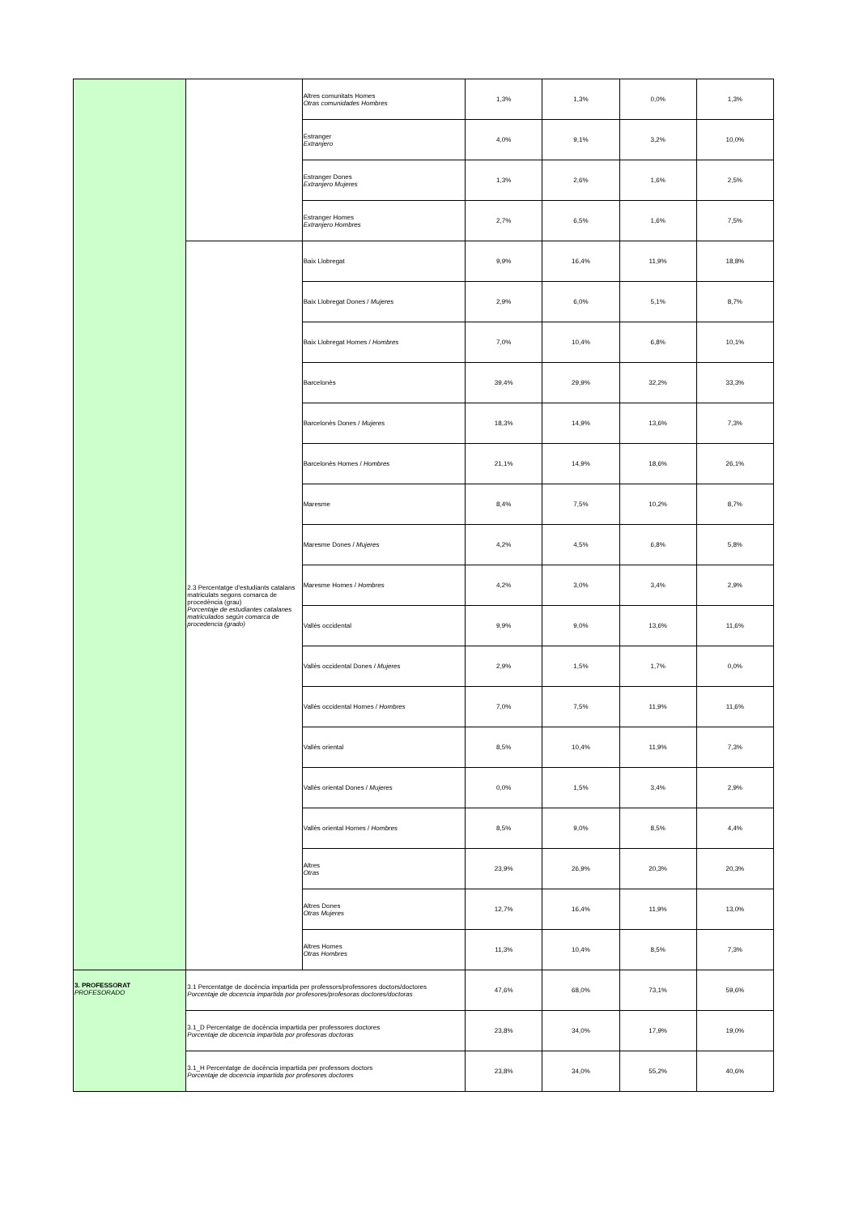| | | Altres comunitats Homes Otras comunidades Hombres | 1,3% | 1,3% | 0,0% | 1,3% |
| | | Estranger Extranjero | 4,0% | 9,1% | 3,2% | 10,0% |
| | | Estranger Dones Extranjero Mujeres | 1,3% | 2,6% | 1,6% | 2,5% |
| | | Estranger Homes Extranjero Hombres | 2,7% | 6,5% | 1,6% | 7,5% |
| | 2.3 Percentatge d'estudiants catalans matriculats segons comarca de procedència (grau) Porcentaje de estudiantes catalanes matriculados según comarca de procedencia (grado) | Baix Llobregat | 9,9% | 16,4% | 11,9% | 18,8% |
| | | Baix Llobregat Dones / Mujeres | 2,9% | 6,0% | 5,1% | 8,7% |
| | | Baix Llobregat Homes / Hombres | 7,0% | 10,4% | 6,8% | 10,1% |
| | | Barcelonès | 39,4% | 29,9% | 32,2% | 33,3% |
| | | Barcelonès Dones / Mujeres | 18,3% | 14,9% | 13,6% | 7,3% |
| | | Barcelonès Homes / Hombres | 21,1% | 14,9% | 18,6% | 26,1% |
| | | Maresme | 8,4% | 7,5% | 10,2% | 8,7% |
| | | Maresme Dones / Mujeres | 4,2% | 4,5% | 6,8% | 5,8% |
| | | Maresme Homes / Hombres | 4,2% | 3,0% | 3,4% | 2,9% |
| | | Vallès occidental | 9,9% | 9,0% | 13,6% | 11,6% |
| | | Vallès occidental Dones / Mujeres | 2,9% | 1,5% | 1,7% | 0,0% |
| | | Vallès occidental Homes / Hombres | 7,0% | 7,5% | 11,9% | 11,6% |
| | | Vallès oriental | 8,5% | 10,4% | 11,9% | 7,3% |
| | | Vallès oriental Dones / Mujeres | 0,0% | 1,5% | 3,4% | 2,9% |
| | | Vallès oriental Homes / Hombres | 8,5% | 9,0% | 8,5% | 4,4% |
| | | Altres Otras | 23,9% | 26,9% | 20,3% | 20,3% |
| | | Altres Dones Otras Mujeres | 12,7% | 16,4% | 11,9% | 13,0% |
| | | Altres Homes Otras Hombres | 11,3% | 10,4% | 8,5% | 7,3% |
| 3. PROFESSORAT PROFESORADO | 3.1 Percentatge de docència impartida per professors/professores doctors/doctores Porcentaje de docencia impartida por profesores/profesoras doctores/doctoras | | 47,6% | 68,0% | 73,1% | 59,6% |
| | 3.1_D Percentatge de docència impartida per professores doctores Porcentaje de docencia impartida por profesoras doctoras | | 23,8% | 34,0% | 17,9% | 19,0% |
| | 3.1_H Percentatge de docència impartida per professors doctors Porcentaje de docencia impartida por profesores doctores | | 23,8% | 34,0% | 55,2% | 40,6% |